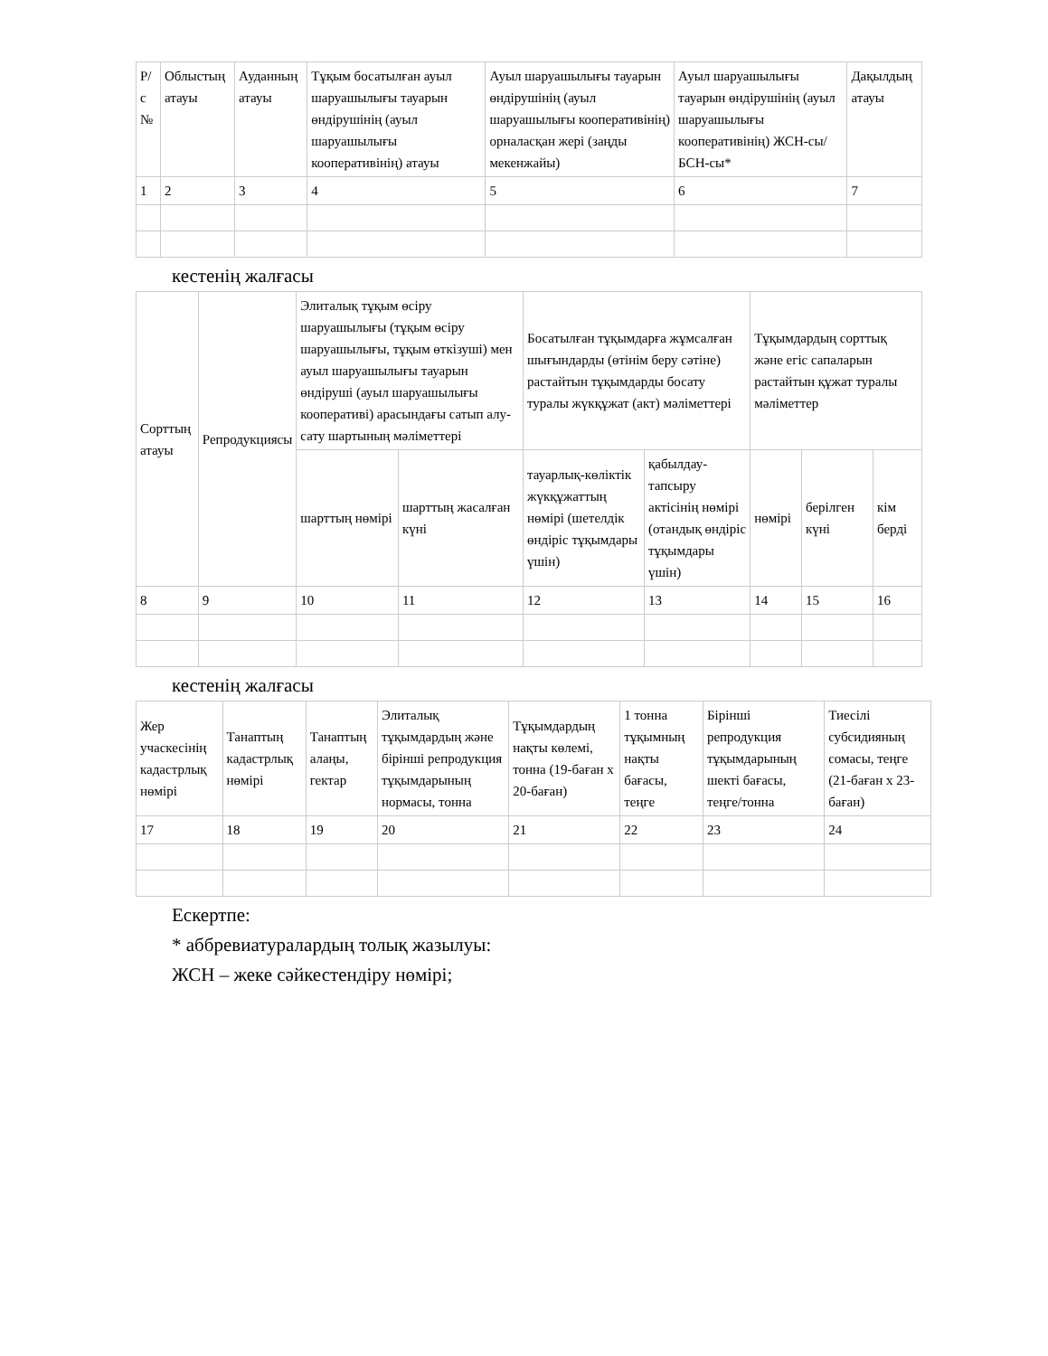| Р/с № | Облыстың атауы | Ауданның атауы | Тұқым босатылған ауыл шаруашылығы тауарын өндірушінің (ауыл шаруашылығы кооперативінің) атауы | Ауыл шаруашылығы тауарын өндірушінің (ауыл шаруашылығы кооперативінің) орналасқан жері (заңды мекенжайы) | Ауыл шаруашылығы тауарын өндірушінің (ауыл шаруашылығы кооперативінің) ЖСН-сы/БСН-сы* | Дақылдың атауы |
| 1 | 2 | 3 | 4 | 5 | 6 | 7 |
кестенің жалғасы
| Сорттың атауы | Репродукциясы | Элиталық тұқым өсіру шаруашылығы (тұқым өсіру шаруашылығы, тұқым өткізуші) мен ауыл шаруашылығы тауарын өндіруші (ауыл шаруашылығы кооперативі) арасындағы сатып алу-сату шартының мәліметтері | | Босатылған тұқымдарға жұмсалған шығындарды (өтінім беру сәтіне) растайтын тұқымдарды босату туралы жүкқұжат (акт) мәліметтері | | Тұқымдардың сорттық және егіс сапаларын растайтын құжат туралы мәліметтер | | |
| | | шарттың нөмірі | шарттың жасалған күні | тауарлық-көліктік жүкқұжаттың нөмірі (шетелдік өндіріс тұқымдары үшін) | қабылдау-тапсыру актісінің нөмірі (отандық өндіріс тұқымдары үшін) | нөмірі | берілген күні | кім берді |
| 8 | 9 | 10 | 11 | 12 | 13 | 14 | 15 | 16 |
кестенің жалғасы
| Жер учаскесінің кадастрлық нөмірі | Танаптың кадастрлық нөмірі | Танаптың алаңы, гектар | Элиталық тұқымдардың және бірінші репродукция тұқымдарының нормасы, тонна | Тұқымдардың нақты көлемі, тонна (19-баған х 20-баған) | 1 тонна тұқымның нақты бағасы, теңге | Бірінші репродукция тұқымдарының шекті бағасы, теңге/тонна | Тиесілі субсидияның сомасы, теңге (21-баған х 23-баған) |
| 17 | 18 | 19 | 20 | 21 | 22 | 23 | 24 |
Ескертпе:
* аббревиатуралардың толық жазылуы:
ЖСН – жеке сәйкестендіру нөмірі;